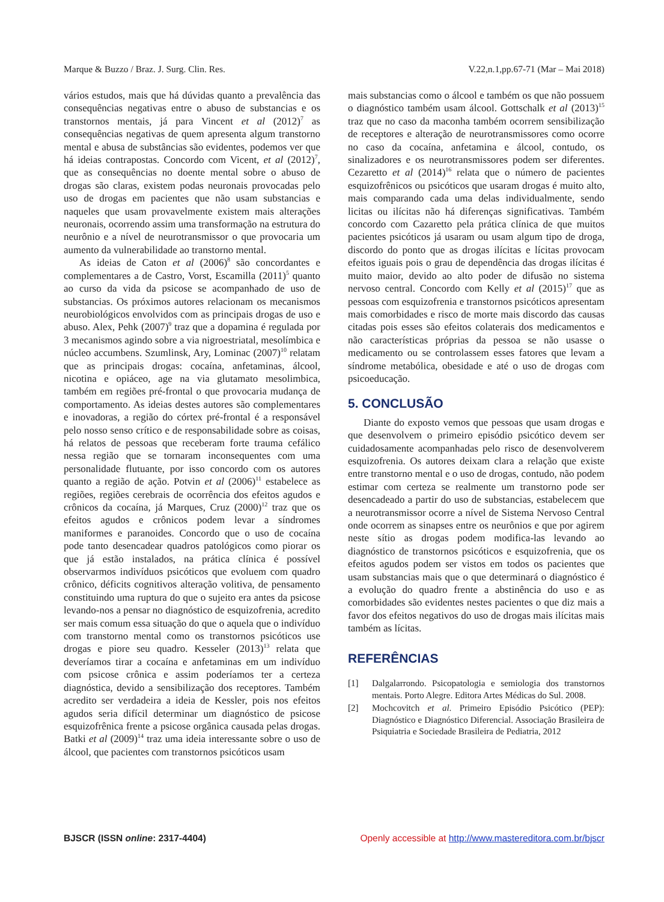Marque & Buzzo / Braz. J. Surg. Clin. Res. V.22,n.1,pp.67-71 (Mar – Mai 2018)
vários estudos, mais que há dúvidas quanto a prevalência das consequências negativas entre o abuso de substancias e os transtornos mentais, já para Vincent et al (2012)<sup>7</sup> as consequências negativas de quem apresenta algum transtorno mental e abusa de substâncias são evidentes, podemos ver que há ideias contrapostas. Concordo com Vicent, et al (2012)<sup>7</sup>, que as consequências no doente mental sobre o abuso de drogas são claras, existem podas neuronais provocadas pelo uso de drogas em pacientes que não usam substancias e naqueles que usam provavelmente existem mais alterações neuronais, ocorrendo assim uma transformação na estrutura do neurônio e a nível de neurotransmissor o que provocaria um aumento da vulnerabilidade ao transtorno mental.
As ideias de Caton et al (2006)<sup>8</sup> são concordantes e complementares a de Castro, Vorst, Escamilla (2011)<sup>5</sup> quanto ao curso da vida da psicose se acompanhado de uso de substancias. Os próximos autores relacionam os mecanismos neurobiológicos envolvidos com as principais drogas de uso e abuso. Alex, Pehk (2007)<sup>9</sup> traz que a dopamina é regulada por 3 mecanismos agindo sobre a via nigroestriatal, mesolímbica e núcleo accumbens. Szumlinsk, Ary, Lominac (2007)<sup>10</sup> relatam que as principais drogas: cocaína, anfetaminas, álcool, nicotina e opiáceo, age na via glutamato mesolimbica, também em regiões pré-frontal o que provocaria mudança de comportamento. As ideias destes autores são complementares e inovadoras, a região do córtex pré-frontal é a responsável pelo nosso senso crítico e de responsabilidade sobre as coisas, há relatos de pessoas que receberam forte trauma cefálico nessa região que se tornaram inconsequentes com uma personalidade flutuante, por isso concordo com os autores quanto a região de ação. Potvin et al (2006)<sup>11</sup> estabelece as regiões, regiões cerebrais de ocorrência dos efeitos agudos e crônicos da cocaína, já Marques, Cruz (2000)<sup>12</sup> traz que os efeitos agudos e crônicos podem levar a síndromes maniformes e paranoides. Concordo que o uso de cocaína pode tanto desencadear quadros patológicos como piorar os que já estão instalados, na prática clínica é possível observarmos indivíduos psicóticos que evoluem com quadro crônico, déficits cognitivos alteração volitiva, de pensamento constituindo uma ruptura do que o sujeito era antes da psicose levando-nos a pensar no diagnóstico de esquizofrenia, acredito ser mais comum essa situação do que o aquela que o indivíduo com transtorno mental como os transtornos psicóticos use drogas e piore seu quadro. Kesseler (2013)<sup>13</sup> relata que deveríamos tirar a cocaína e anfetaminas em um indivíduo com psicose crônica e assim poderíamos ter a certeza diagnóstica, devido a sensibilização dos receptores. Também acredito ser verdadeira a ideia de Kessler, pois nos efeitos agudos seria difícil determinar um diagnóstico de psicose esquizofrênica frente a psicose orgânica causada pelas drogas. Batki et al (2009)<sup>14</sup> traz uma ideia interessante sobre o uso de álcool, que pacientes com transtornos psicóticos usam
mais substancias como o álcool e também os que não possuem o diagnóstico também usam álcool. Gottschalk et al (2013)<sup>15</sup> traz que no caso da maconha também ocorrem sensibilização de receptores e alteração de neurotransmissores como ocorre no caso da cocaína, anfetamina e álcool, contudo, os sinalizadores e os neurotransmissores podem ser diferentes. Cezaretto et al (2014)<sup>16</sup> relata que o número de pacientes esquizofrênicos ou psicóticos que usaram drogas é muito alto, mais comparando cada uma delas individualmente, sendo licitas ou ilícitas não há diferenças significativas. Também concordo com Cazaretto pela prática clínica de que muitos pacientes psicóticos já usaram ou usam algum tipo de droga, discordo do ponto que as drogas ilícitas e lícitas provocam efeitos iguais pois o grau de dependência das drogas ilícitas é muito maior, devido ao alto poder de difusão no sistema nervoso central. Concordo com Kelly et al (2015)<sup>17</sup> que as pessoas com esquizofrenia e transtornos psicóticos apresentam mais comorbidades e risco de morte mais discordo das causas citadas pois esses são efeitos colaterais dos medicamentos e não características próprias da pessoa se não usasse o medicamento ou se controlassem esses fatores que levam a síndrome metabólica, obesidade e até o uso de drogas com psicoeducação.
5. CONCLUSÃO
Diante do exposto vemos que pessoas que usam drogas e que desenvolvem o primeiro episódio psicótico devem ser cuidadosamente acompanhadas pelo risco de desenvolverem esquizofrenia. Os autores deixam clara a relação que existe entre transtorno mental e o uso de drogas, contudo, não podem estimar com certeza se realmente um transtorno pode ser desencadeado a partir do uso de substancias, estabelecem que a neurotransmissor ocorre a nível de Sistema Nervoso Central onde ocorrem as sinapses entre os neurônios e que por agirem neste sítio as drogas podem modifica-las levando ao diagnóstico de transtornos psicóticos e esquizofrenia, que os efeitos agudos podem ser vistos em todos os pacientes que usam substancias mais que o que determinará o diagnóstico é a evolução do quadro frente a abstinência do uso e as comorbidades são evidentes nestes pacientes o que diz mais a favor dos efeitos negativos do uso de drogas mais ilícitas mais também as lícitas.
REFERÊNCIAS
[1] Dalgalarrondo. Psicopatologia e semiologia dos transtornos mentais. Porto Alegre. Editora Artes Médicas do Sul. 2008.
[2] Mochcovitch et al. Primeiro Episódio Psicótico (PEP): Diagnóstico e Diagnóstico Diferencial. Associação Brasileira de Psiquiatria e Sociedade Brasileira de Pediatria, 2012
BJSCR (ISSN online: 2317-4404) Openly accessible at http://www.mastereditora.com.br/bjscr